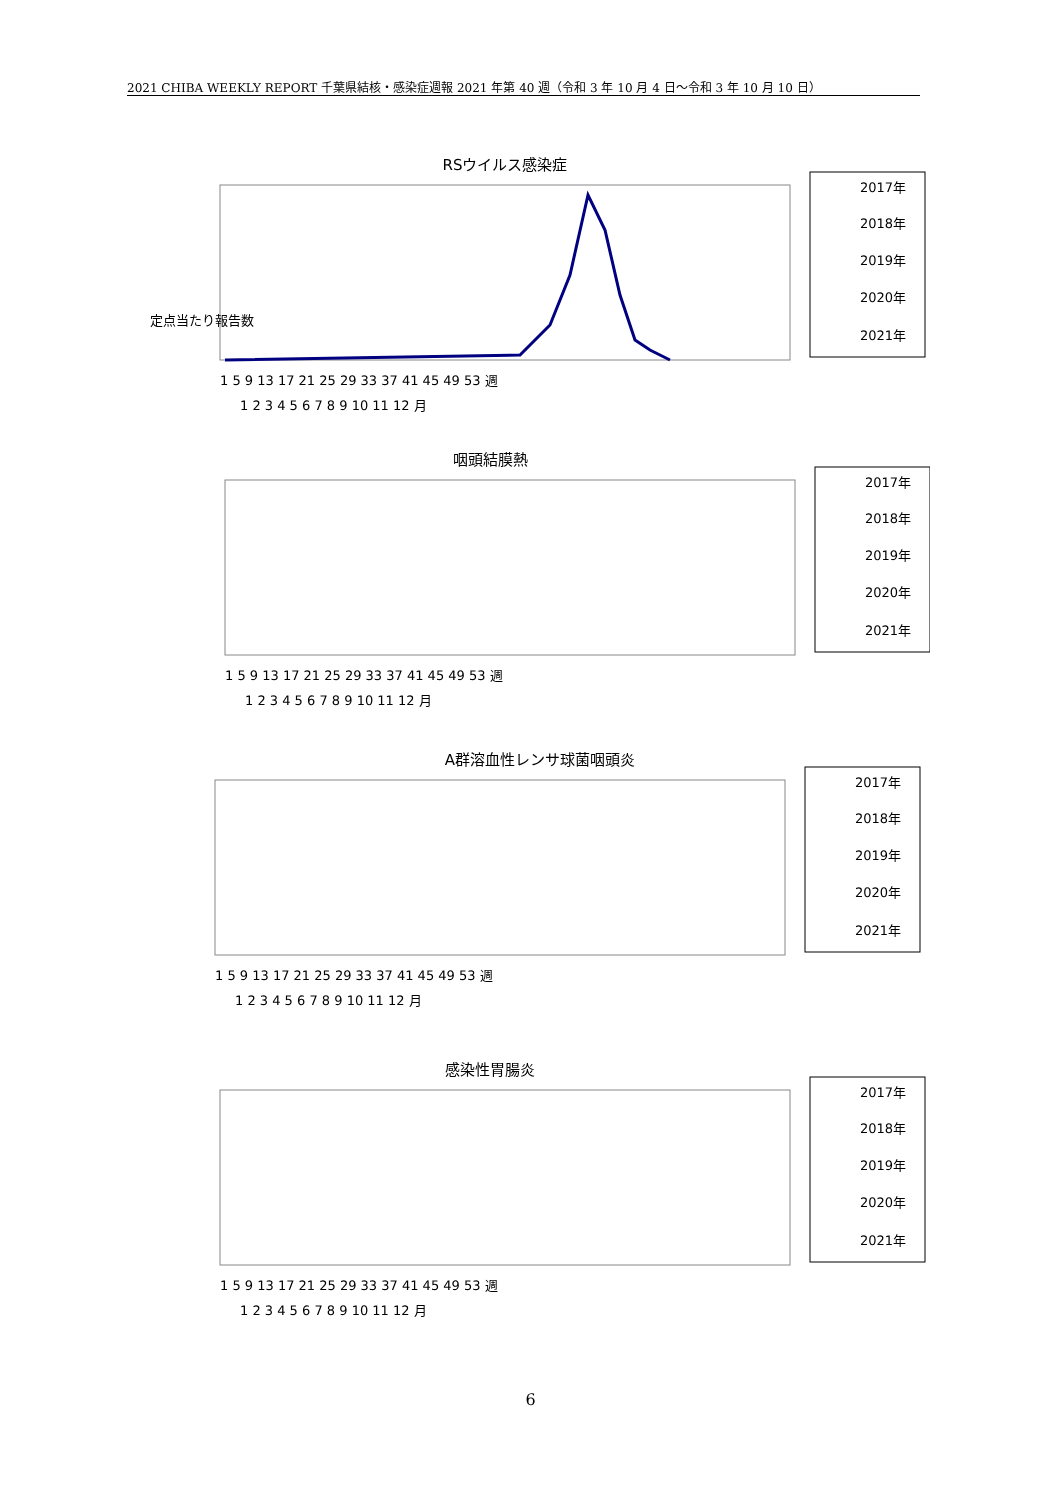2021 CHIBA WEEKLY REPORT 千葉県結核・感染症週報 2021 年第 40 週（令和 3 年 10 月 4 日～令和 3 年 10 月 10 日）
RSウイルス感染症
定点当たり報告数
2017年
2018年
2019年
2020年
2021年
1 5 9 13 17 21 25 29 33 37 41 45 49 53 週
1 2 3 4 5 6 7 8 9 10 11 12 月
咽頭結膜熱
2017年
2018年
2019年
2020年
2021年
1 5 9 13 17 21 25 29 33 37 41 45 49 53 週
1 2 3 4 5 6 7 8 9 10 11 12 月
A群溶血性レンサ球菌咽頭炎
2017年
2018年
2019年
2020年
2021年
1 5 9 13 17 21 25 29 33 37 41 45 49 53 週
1 2 3 4 5 6 7 8 9 10 11 12 月
感染性胃腸炎
2017年
2018年
2019年
2020年
2021年
1 5 9 13 17 21 25 29 33 37 41 45 49 53 週
1 2 3 4 5 6 7 8 9 10 11 12 月
6